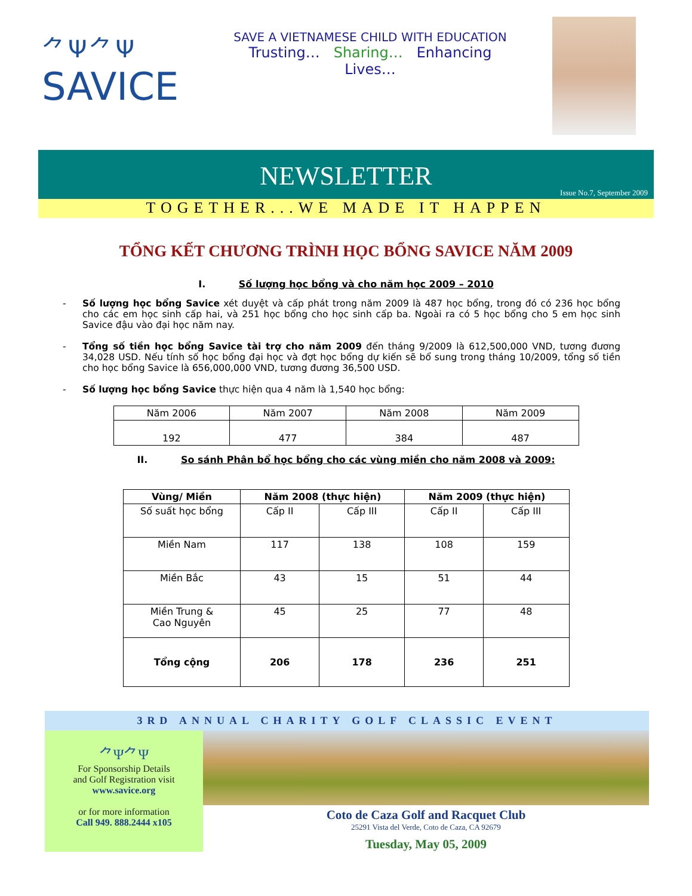⺈Ψ⺈Ψ
SAVICE
SAVE A VIETNAMESE CHILD WITH EDUCATION
Trusting… Sharing… Enhancing Lives…
NEWSLETTER
Issue No.7, September 2009
TOGETHER...WE MADE IT HAPPEN
TỔNG KẾT CHƯƠNG TRÌNH HỌC BỔNG SAVICE NĂM 2009
I. Số lượng học bổng và cho năm học 2009 – 2010
- Số lượng học bổng Savice xét duyệt và cấp phát trong năm 2009 là 487 học bổng, trong đó có 236 học bổng cho các em học sinh cấp hai, và 251 học bổng cho học sinh cấp ba. Ngoài ra có 5 học bổng cho 5 em học sinh Savice đậu vào đại học năm nay.
- Tổng số tiền học bổng Savice tài trợ cho năm 2009 đến tháng 9/2009 là 612,500,000 VND, tương đương 34,028 USD. Nếu tính số học bổng đại học và đợt học bổng dự kiến sẽ bổ sung trong tháng 10/2009, tổng số tiền cho học bổng Savice là 656,000,000 VND, tương đương 36,500 USD.
- Số lượng học bổng Savice thực hiện qua 4 năm là 1,540 học bổng:
| Năm 2006 | Năm 2007 | Năm 2008 | Năm 2009 |
| 192 | 477 | 384 | 487 |
II. So sánh Phân bổ học bổng cho các vùng miền cho năm 2008 và 2009:
| Vùng/ Miền | Năm 2008 (thực hiện) | | Năm 2009 (thực hiện) | |
| --- | --- | --- | --- | --- |
| Số suất học bổng | Cấp II | Cấp III | Cấp II | Cấp III |
| Miền Nam | 117 | 138 | 108 | 159 |
| Miền Bắc | 43 | 15 | 51 | 44 |
| Miền Trung & Cao Nguyên | 45 | 25 | 77 | 48 |
| Tổng cộng | 206 | 178 | 236 | 251 |
3RD ANNUAL CHARITY GOLF CLASSIC EVENT
⺈Ψ⺈Ψ
For Sponsorship Details
and Golf Registration visit
www.savice.org
or for more information
Call 949. 888.2444 x105
Coto de Caza Golf and Racquet Club
25291 Vista del Verde, Coto de Caza, CA 92679
Tuesday, May 05, 2009